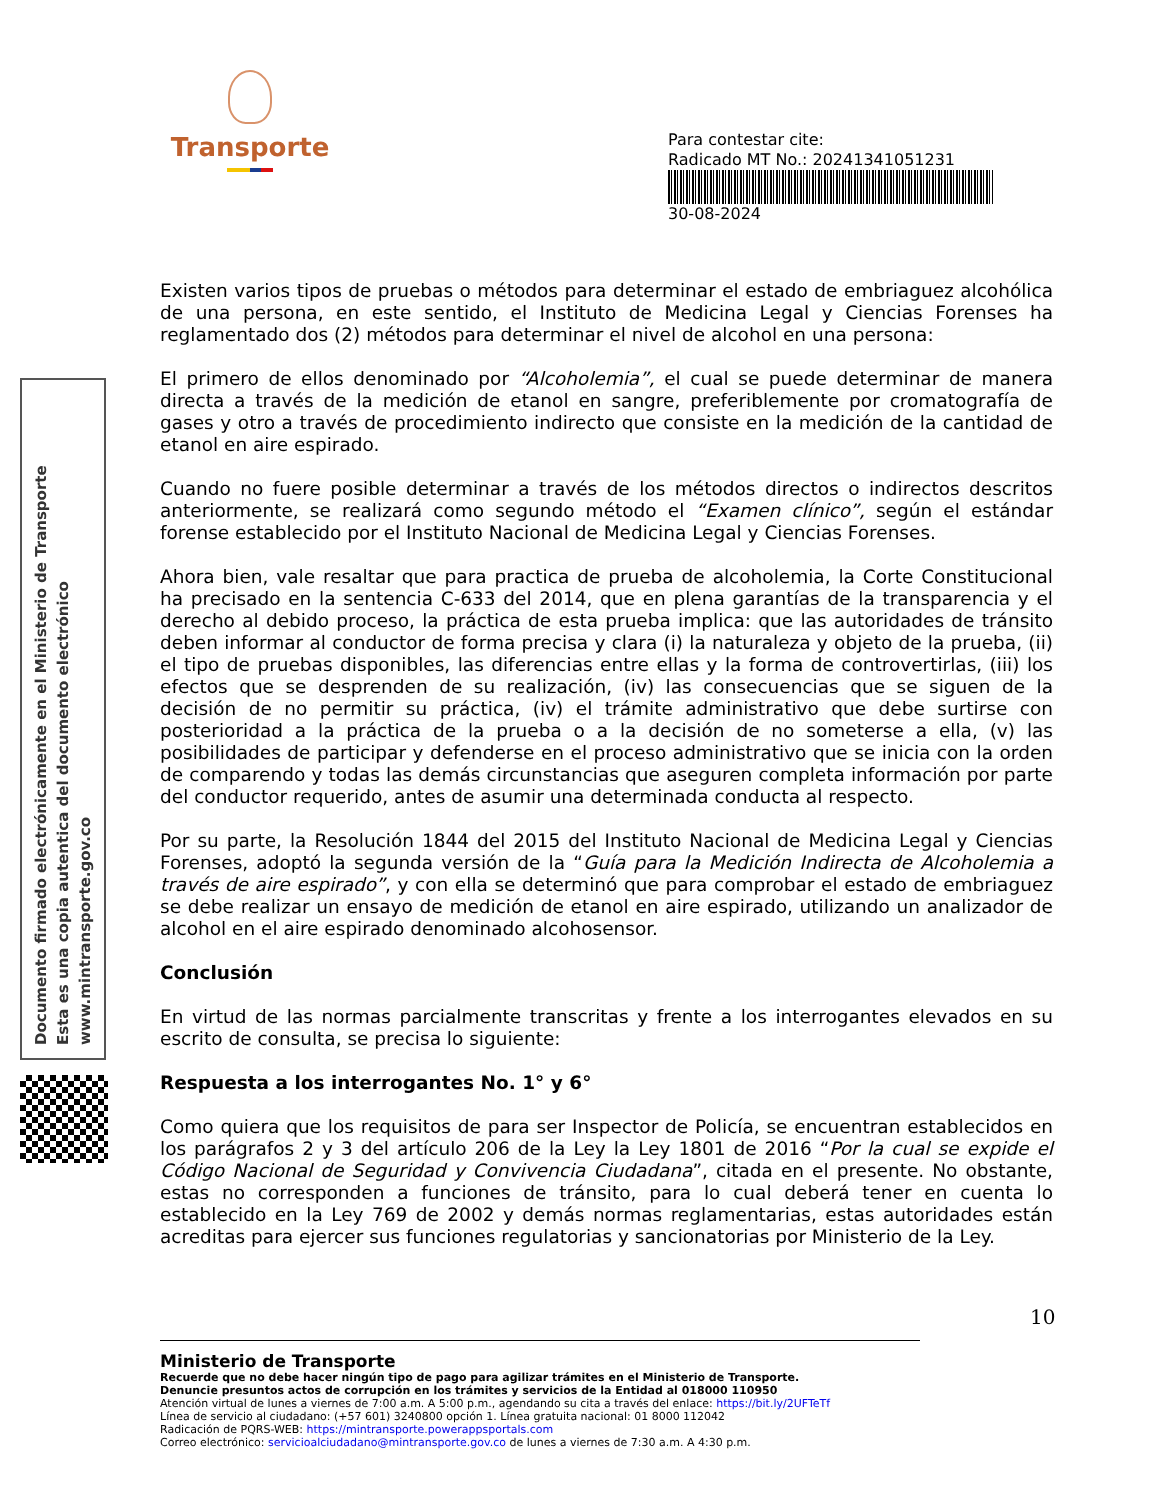Transporte
Para contestar cite:
Radicado MT No.: 20241341051231
30-08-2024
Documento firmado electrónicamente en el Ministerio de Transporte
Esta es una copia autentica del documento electrónico
www.mintransporte.gov.co
Existen varios tipos de pruebas o métodos para determinar el estado de embriaguez alcohólica de una persona, en este sentido, el Instituto de Medicina Legal y Ciencias Forenses ha reglamentado dos (2) métodos para determinar el nivel de alcohol en una persona:
El primero de ellos denominado por “Alcoholemia”, el cual se puede determinar de manera directa a través de la medición de etanol en sangre, preferiblemente por cromatografía de gases y otro a través de procedimiento indirecto que consiste en la medición de la cantidad de etanol en aire espirado.
Cuando no fuere posible determinar a través de los métodos directos o indirectos descritos anteriormente, se realizará como segundo método el “Examen clínico”, según el estándar forense establecido por el Instituto Nacional de Medicina Legal y Ciencias Forenses.
Ahora bien, vale resaltar que para practica de prueba de alcoholemia, la Corte Constitucional ha precisado en la sentencia C-633 del 2014, que en plena garantías de la transparencia y el derecho al debido proceso, la práctica de esta prueba implica: que las autoridades de tránsito deben informar al conductor de forma precisa y clara (i) la naturaleza y objeto de la prueba, (ii) el tipo de pruebas disponibles, las diferencias entre ellas y la forma de controvertirlas, (iii) los efectos que se desprenden de su realización, (iv) las consecuencias que se siguen de la decisión de no permitir su práctica, (iv) el trámite administrativo que debe surtirse con posterioridad a la práctica de la prueba o a la decisión de no someterse a ella, (v) las posibilidades de participar y defenderse en el proceso administrativo que se inicia con la orden de comparendo y todas las demás circunstancias que aseguren completa información por parte del conductor requerido, antes de asumir una determinada conducta al respecto.
Por su parte, la Resolución 1844 del 2015 del Instituto Nacional de Medicina Legal y Ciencias Forenses, adoptó la segunda versión de la “Guía para la Medición Indirecta de Alcoholemia a través de aire espirado”, y con ella se determinó que para comprobar el estado de embriaguez se debe realizar un ensayo de medición de etanol en aire espirado, utilizando un analizador de alcohol en el aire espirado denominado alcohosensor.
Conclusión
En virtud de las normas parcialmente transcritas y frente a los interrogantes elevados en su escrito de consulta, se precisa lo siguiente:
Respuesta a los interrogantes No. 1° y 6°
Como quiera que los requisitos de para ser Inspector de Policía, se encuentran establecidos en los parágrafos 2 y 3 del artículo 206 de la Ley la Ley 1801 de 2016 “Por la cual se expide el Código Nacional de Seguridad y Convivencia Ciudadana”, citada en el presente. No obstante, estas no corresponden a funciones de tránsito, para lo cual deberá tener en cuenta lo establecido en la Ley 769 de 2002 y demás normas reglamentarias, estas autoridades están acreditas para ejercer sus funciones regulatorias y sancionatorias por Ministerio de la Ley.
10
Ministerio de Transporte
Recuerde que no debe hacer ningún tipo de pago para agilizar trámites en el Ministerio de Transporte.
Denuncie presuntos actos de corrupción en los trámites y servicios de la Entidad al 018000 110950
Atención virtual de lunes a viernes de 7:00 a.m. A 5:00 p.m., agendando su cita a través del enlace: https://bit.ly/2UFTeTf
Línea de servicio al ciudadano: (+57 601) 3240800 opción 1. Línea gratuita nacional: 01 8000 112042
Radicación de PQRS-WEB: https://mintransporte.powerappsportals.com
Correo electrónico: servicioalciudadano@mintransporte.gov.co de lunes a viernes de 7:30 a.m. A 4:30 p.m.